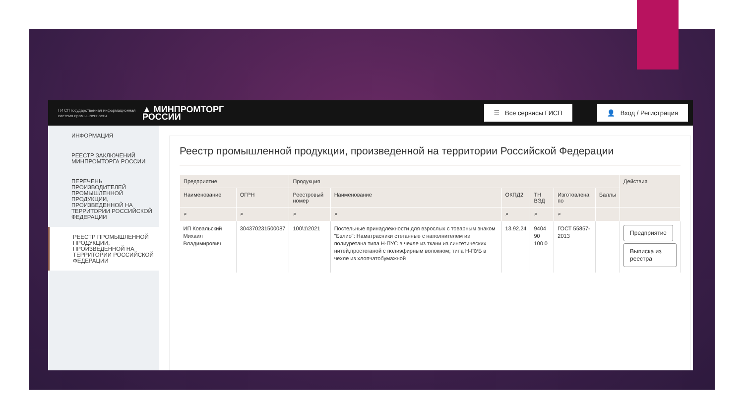ГИ СП государственная информационная система промышленности
▲ МИНПРОМТОРГ
РОССИИ
☰ Все сервисы ГИСП 👤 Вход / Регистрация
ИНФОРМАЦИЯ
РЕЕСТР ЗАКЛЮЧЕНИЙ МИНПРОМТОРГА РОССИИ
ПЕРЕЧЕНЬ ПРОИЗВОДИТЕЛЕЙ ПРОМЫШЛЕННОЙ ПРОДУКЦИИ, ПРОИЗВЕДЕННОЙ НА ТЕРРИТОРИИ РОССИЙСКОЙ ФЕДЕРАЦИИ
РЕЕСТР ПРОМЫШЛЕННОЙ ПРОДУКЦИИ, ПРОИЗВЕДЕННОЙ НА ТЕРРИТОРИИ РОССИЙСКОЙ ФЕДЕРАЦИИ
Реестр промышленной продукции, произведенной на территории Российской Федерации
| Предприятие | | Продукция | | | | | | Действия |
| --- | --- | --- | --- | --- | --- | --- | --- | --- |
| Наименование | ОГРН | Реестровый номер | Наименование | ОКПД2 | ТН ВЭД | Изготовлена по | Баллы | |
| ⌕ | ⌕ | ⌕ | ⌕ | ⌕ | ⌕ | ⌕ | | |
| ИП Ковальский Михаил Владимирович | 304370231500087 | 100\1\2021 | Постельные принадлежности для взрослых с товарным знаком "Бэлио": Наматрасники стеганные с наполнителем из полиуретана типа Н-ПУС в чехле из ткани из синтетических нитей,простеганой с полиэфирным волокном; типа Н-ПУБ в чехле из хлопчатобумажной | 13.92.24 | 9404 90 100 0 | ГОСТ 55857-2013 | | Предприятие Выписка из реестра |